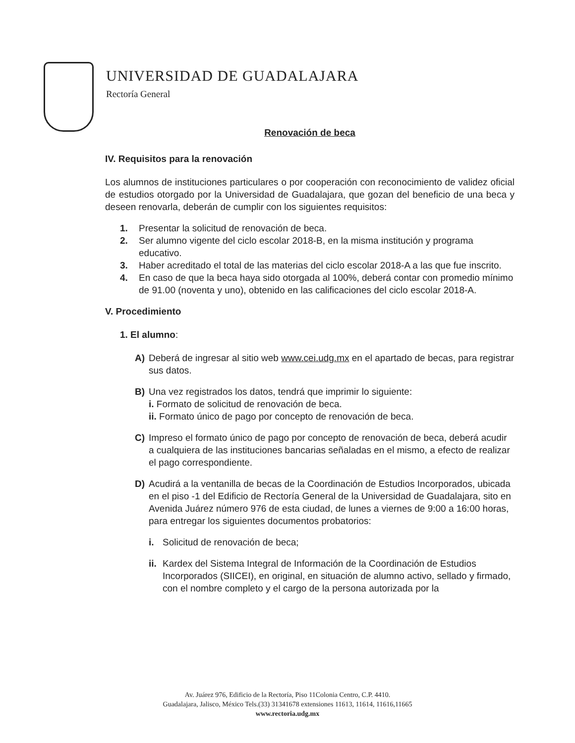UNIVERSIDAD DE GUADALAJARA
Rectoría General
Renovación de beca
IV. Requisitos para la renovación
Los alumnos de instituciones particulares o por cooperación con reconocimiento de validez oficial de estudios otorgado por la Universidad de Guadalajara, que gozan del beneficio de una beca y deseen renovarla, deberán de cumplir con los siguientes requisitos:
1. Presentar la solicitud de renovación de beca.
2. Ser alumno vigente del ciclo escolar 2018-B, en la misma institución y programa educativo.
3. Haber acreditado el total de las materias del ciclo escolar 2018-A a las que fue inscrito.
4. En caso de que la beca haya sido otorgada al 100%, deberá contar con promedio mínimo de 91.00 (noventa y uno), obtenido en las calificaciones del ciclo escolar 2018-A.
V. Procedimiento
1. El alumno:
A) Deberá de ingresar al sitio web www.cei.udg.mx en el apartado de becas, para registrar sus datos.
B) Una vez registrados los datos, tendrá que imprimir lo siguiente:
i. Formato de solicitud de renovación de beca.
ii. Formato único de pago por concepto de renovación de beca.
C) Impreso el formato único de pago por concepto de renovación de beca, deberá acudir a cualquiera de las instituciones bancarias señaladas en el mismo, a efecto de realizar el pago correspondiente.
D) Acudirá a la ventanilla de becas de la Coordinación de Estudios Incorporados, ubicada en el piso -1 del Edificio de Rectoría General de la Universidad de Guadalajara, sito en Avenida Juárez número 976 de esta ciudad, de lunes a viernes de 9:00 a 16:00 horas, para entregar los siguientes documentos probatorios:
i. Solicitud de renovación de beca;
ii. Kardex del Sistema Integral de Información de la Coordinación de Estudios Incorporados (SIICEI), en original, en situación de alumno activo, sellado y firmado, con el nombre completo y el cargo de la persona autorizada por la
Av. Juárez 976, Edificio de la Rectoría, Piso 11Colonia Centro, C.P. 4410.
Guadalajara, Jalisco, México Tels.(33) 31341678 extensiones 11613, 11614, 11616,11665
www.rectoria.udg.mx